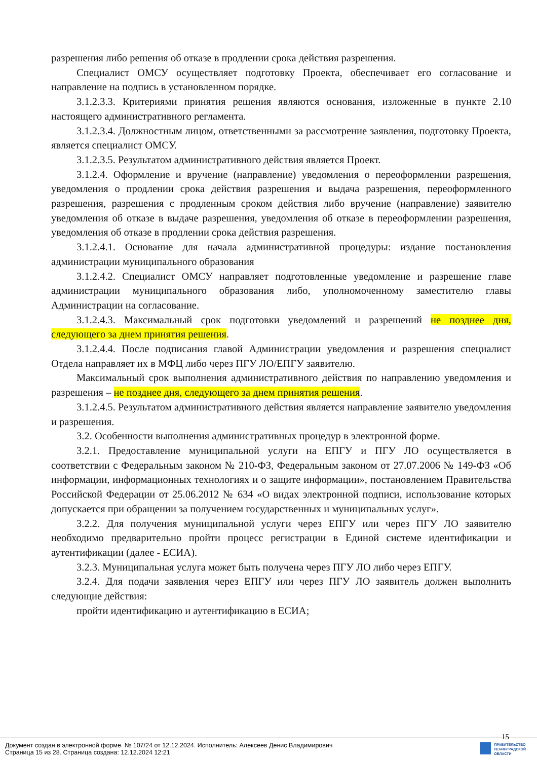разрешения либо решения об отказе в продлении срока действия разрешения.
Специалист ОМСУ осуществляет подготовку Проекта, обеспечивает его согласование и направление на подпись в установленном порядке.
3.1.2.3.3. Критериями принятия решения являются основания, изложенные в пункте 2.10 настоящего административного регламента.
3.1.2.3.4. Должностным лицом, ответственными за рассмотрение заявления, подготовку Проекта, является специалист ОМСУ.
3.1.2.3.5. Результатом административного действия является Проект.
3.1.2.4. Оформление и вручение (направление) уведомления о переоформлении разрешения, уведомления о продлении срока действия разрешения и выдача разрешения, переоформленного разрешения, разрешения с продленным сроком действия либо вручение (направление) заявителю уведомления об отказе в выдаче разрешения, уведомления об отказе в переоформлении разрешения, уведомления об отказе в продлении срока действия разрешения.
3.1.2.4.1. Основание для начала административной процедуры: издание постановления администрации муниципального образования
3.1.2.4.2. Специалист ОМСУ направляет подготовленные уведомление и разрешение главе администрации муниципального образования либо, уполномоченному заместителю главы Администрации на согласование.
3.1.2.4.3. Максимальный срок подготовки уведомлений и разрешений не позднее дня, следующего за днем принятия решения.
3.1.2.4.4. После подписания главой Администрации уведомления и разрешения специалист Отдела направляет их в МФЦ либо через ПГУ ЛО/ЕПГУ заявителю.
Максимальный срок выполнения административного действия по направлению уведомления и разрешения – не позднее дня, следующего за днем принятия решения.
3.1.2.4.5. Результатом административного действия является направление заявителю уведомления и разрешения.
3.2. Особенности выполнения административных процедур в электронной форме.
3.2.1. Предоставление муниципальной услуги на ЕПГУ и ПГУ ЛО осуществляется в соответствии с Федеральным законом № 210-ФЗ, Федеральным законом от 27.07.2006 № 149-ФЗ «Об информации, информационных технологиях и о защите информации», постановлением Правительства Российской Федерации от 25.06.2012 № 634 «О видах электронной подписи, использование которых допускается при обращении за получением государственных и муниципальных услуг».
3.2.2. Для получения муниципальной услуги через ЕПГУ или через ПГУ ЛО заявителю необходимо предварительно пройти процесс регистрации в Единой системе идентификации и аутентификации (далее - ЕСИА).
3.2.3. Муниципальная услуга может быть получена через ПГУ ЛО либо через ЕПГУ.
3.2.4. Для подачи заявления через ЕПГУ или через ПГУ ЛО заявитель должен выполнить следующие действия:
пройти идентификацию и аутентификацию в ЕСИА;
15
Документ создан в электронной форме. № 107/24 от 12.12.2024. Исполнитель: Алексеев Денис Владимирович
Страница 15 из 28. Страница создана: 12.12.2024 12:21
ПРАВИТЕЛЬСТВО
ЛЕНИНГРАДСКОЙ
ОБЛАСТИ